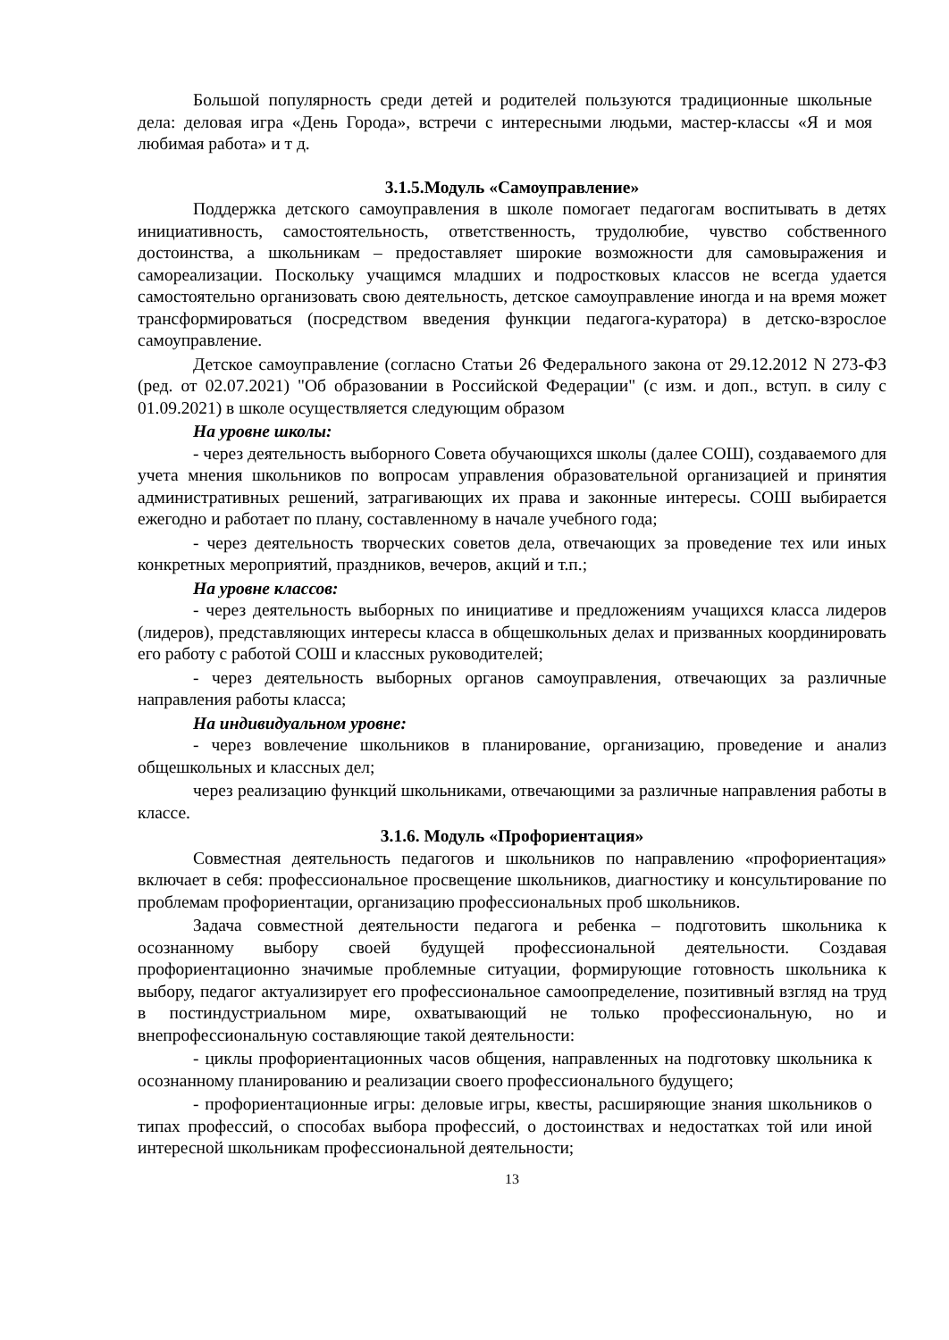Большой популярность среди детей и родителей пользуются традиционные школьные дела: деловая игра «День Города», встречи с интересными людьми, мастер-классы «Я и моя любимая работа» и т д.
3.1.5.Модуль «Самоуправление»
Поддержка детского самоуправления в школе помогает педагогам воспитывать в детях инициативность, самостоятельность, ответственность, трудолюбие, чувство собственного достоинства, а школьникам – предоставляет широкие возможности для самовыражения и самореализации. Поскольку учащимся младших и подростковых классов не всегда удается самостоятельно организовать свою деятельность, детское самоуправление иногда и на время может трансформироваться (посредством введения функции педагога-куратора) в детско-взрослое самоуправление.
Детское самоуправление (согласно Статьи 26 Федерального закона от 29.12.2012 N 273-ФЗ (ред. от 02.07.2021) "Об образовании в Российской Федерации" (с изм. и доп., вступ. в силу с 01.09.2021) в школе осуществляется следующим образом
На уровне школы:
- через деятельность выборного Совета обучающихся школы (далее СОШ), создаваемого для учета мнения школьников по вопросам управления образовательной организацией и принятия административных решений, затрагивающих их права и законные интересы. СОШ выбирается ежегодно и работает по плану, составленному в начале учебного года;
- через деятельность творческих советов дела, отвечающих за проведение тех или иных конкретных мероприятий, праздников, вечеров, акций и т.п.;
На уровне классов:
- через деятельность выборных по инициативе и предложениям учащихся класса лидеров (лидеров), представляющих интересы класса в общешкольных делах и призванных координировать его работу с работой СОШ и классных руководителей;
- через деятельность выборных органов самоуправления, отвечающих за различные направления работы класса;
На индивидуальном уровне:
- через вовлечение школьников в планирование, организацию, проведение и анализ общешкольных и классных дел;
через реализацию функций школьниками, отвечающими за различные направления работы в классе.
3.1.6. Модуль «Профориентация»
Совместная деятельность педагогов и школьников по направлению «профориентация» включает в себя: профессиональное просвещение школьников, диагностику и консультирование по проблемам профориентации, организацию профессиональных проб школьников.
Задача совместной деятельности педагога и ребенка – подготовить школьника к осознанному выбору своей будущей профессиональной деятельности. Создавая профориентационно значимые проблемные ситуации, формирующие готовность школьника к выбору, педагог актуализирует его профессиональное самоопределение, позитивный взгляд на труд в постиндустриальном мире, охватывающий не только профессиональную, но и внепрофессиональную составляющие такой деятельности:
- циклы профориентационных часов общения, направленных на подготовку школьника к осознанному планированию и реализации своего профессионального будущего;
- профориентационные игры: деловые игры, квесты, расширяющие знания школьников о типах профессий, о способах выбора профессий, о достоинствах и недостатках той или иной интересной школьникам профессиональной деятельности;
13